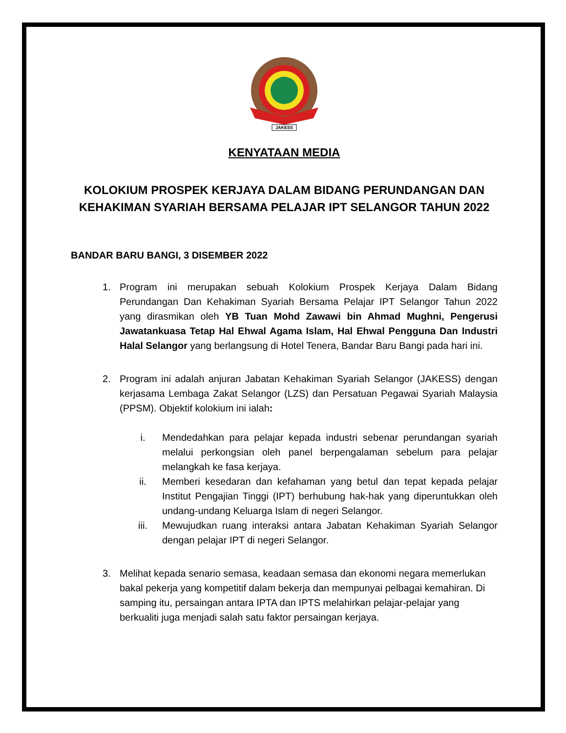JAKESS
KENYATAAN MEDIA
KOLOKIUM PROSPEK KERJAYA DALAM BIDANG PERUNDANGAN DAN KEHAKIMAN SYARIAH BERSAMA PELAJAR IPT SELANGOR TAHUN 2022
BANDAR BARU BANGI, 3 DISEMBER 2022
1. Program ini merupakan sebuah Kolokium Prospek Kerjaya Dalam Bidang Perundangan Dan Kehakiman Syariah Bersama Pelajar IPT Selangor Tahun 2022 yang dirasmikan oleh YB Tuan Mohd Zawawi bin Ahmad Mughni, Pengerusi Jawatankuasa Tetap Hal Ehwal Agama Islam, Hal Ehwal Pengguna Dan Industri Halal Selangor yang berlangsung di Hotel Tenera, Bandar Baru Bangi pada hari ini.
2. Program ini adalah anjuran Jabatan Kehakiman Syariah Selangor (JAKESS) dengan kerjasama Lembaga Zakat Selangor (LZS) dan Persatuan Pegawai Syariah Malaysia (PPSM). Objektif kolokium ini ialah:
i. Mendedahkan para pelajar kepada industri sebenar perundangan syariah melalui perkongsian oleh panel berpengalaman sebelum para pelajar melangkah ke fasa kerjaya.
ii. Memberi kesedaran dan kefahaman yang betul dan tepat kepada pelajar Institut Pengajian Tinggi (IPT) berhubung hak-hak yang diperuntukkan oleh undang-undang Keluarga Islam di negeri Selangor.
iii. Mewujudkan ruang interaksi antara Jabatan Kehakiman Syariah Selangor dengan pelajar IPT di negeri Selangor.
3. Melihat kepada senario semasa, keadaan semasa dan ekonomi negara memerlukan bakal pekerja yang kompetitif dalam bekerja dan mempunyai pelbagai kemahiran. Di samping itu, persaingan antara IPTA dan IPTS melahirkan pelajar-pelajar yang berkualiti juga menjadi salah satu faktor persaingan kerjaya.